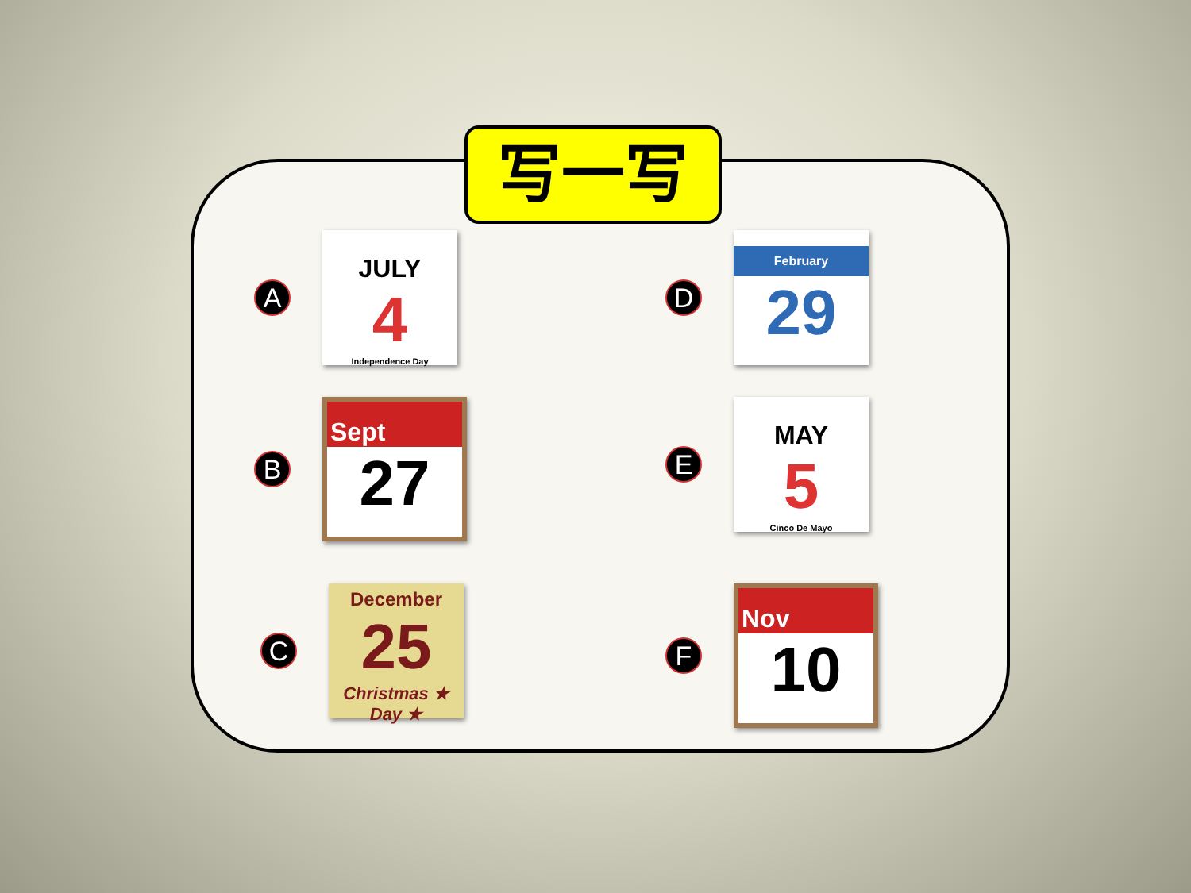写一写
A
JULY
4
Independence Day
B
Sept
27
C
December
25
Christmas ★ Day ★
D
February
29
E
MAY
5
Cinco De Mayo
F
Nov
10